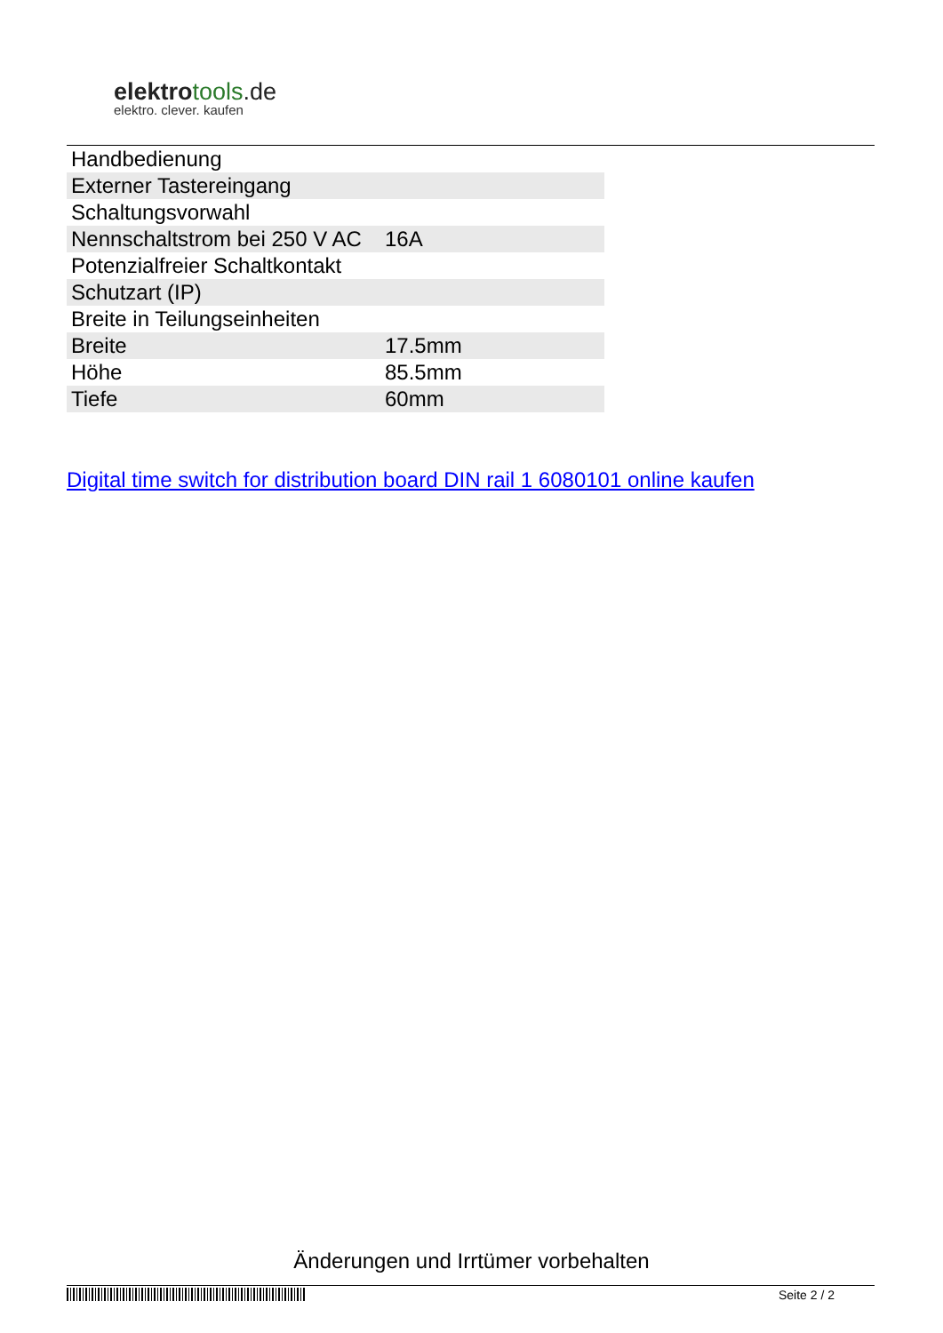elektrotools.de
elektro. clever. kaufen
| Handbedienung | |
| Externer Tastereingang | |
| Schaltungsvorwahl | |
| Nennschaltstrom bei 250 V AC | 16A |
| Potenzialfreier Schaltkontakt | |
| Schutzart (IP) | |
| Breite in Teilungseinheiten | |
| Breite | 17.5mm |
| Höhe | 85.5mm |
| Tiefe | 60mm |
Digital time switch for distribution board DIN rail 1 6080101 online kaufen
Änderungen und Irrtümer vorbehalten
Seite 2 / 2